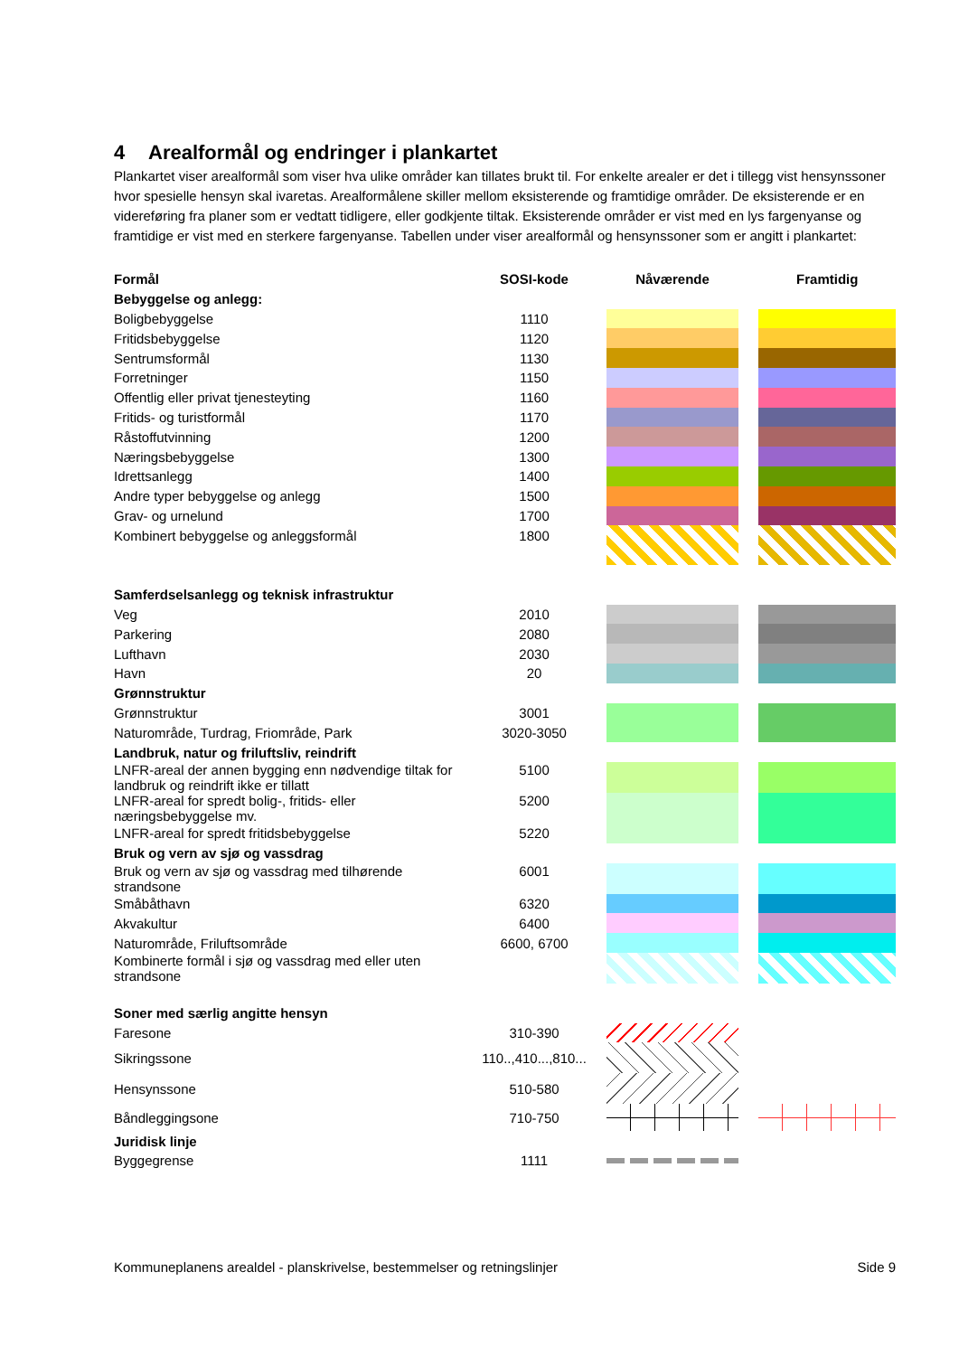4 Arealformål og endringer i plankartet
Plankartet viser arealformål som viser hva ulike områder kan tillates brukt til. For enkelte arealer er det i tillegg vist hensynssoner hvor spesielle hensyn skal ivaretas. Arealformålene skiller mellom eksisterende og framtidige områder. De eksisterende er en videreføring fra planer som er vedtatt tidligere, eller godkjente tiltak. Eksisterende områder er vist med en lys fargenyanse og framtidige er vist med en sterkere fargenyanse. Tabellen under viser arealformål og hensynssoner som er angitt i plankartet:
| Formål | SOSI-kode | Nåværende | | Framtidig |
| --- | --- | --- | --- | --- |
| Bebyggelse og anlegg: | | | | |
| Boligbebyggelse | 1110 | | | |
| Fritidsbebyggelse | 1120 | | | |
| Sentrumsformål | 1130 | | | |
| Forretninger | 1150 | | | |
| Offentlig eller privat tjenesteyting | 1160 | | | |
| Fritids- og turistformål | 1170 | | | |
| Råstoffutvinning | 1200 | | | |
| Næringsbebyggelse | 1300 | | | |
| Idrettsanlegg | 1400 | | | |
| Andre typer bebyggelse og anlegg | 1500 | | | |
| Grav- og urnelund | 1700 | | | |
| Kombinert bebyggelse og anleggsformål | 1800 | | | |
| Samferdselsanlegg og teknisk infrastruktur | | | | |
| Veg | 2010 | | | |
| Parkering | 2080 | | | |
| Lufthavn | 2030 | | | |
| Havn | 20 | | | |
| Grønnstruktur | | | | |
| Grønnstruktur | 3001 | | | |
| Naturområde, Turdrag, Friområde, Park | 3020-3050 | | | |
| Landbruk, natur og friluftsliv, reindrift | | | | |
| LNFR-areal der annen bygging enn nødvendige tiltak for landbruk og reindrift ikke er tillatt | 5100 | | | |
| LNFR-areal for spredt bolig-, fritids- eller næringsbebyggelse mv. | 5200 | | | |
| LNFR-areal for spredt fritidsbebyggelse | 5220 | | | |
| Bruk og vern av sjø og vassdrag | | | | |
| Bruk og vern av sjø og vassdrag med tilhørende strandsone | 6001 | | | |
| Småbåthavn | 6320 | | | |
| Akvakultur | 6400 | | | |
| Naturområde, Friluftsområde | 6600, 6700 | | | |
| Kombinerte formål i sjø og vassdrag med eller uten strandsone | | | | |
| Soner med særlig angitte hensyn | | | | |
| Faresone | 310-390 | | | |
| Sikringssone | 110..,410...,810... | | | |
| Hensynssone | 510-580 | | | |
| Båndleggingsone | 710-750 | | | |
| Juridisk linje | | | | |
| Byggegrense | 1111 | | | |
Kommuneplanens arealdel - planskrivelse, bestemmelser og retningslinjer Side 9